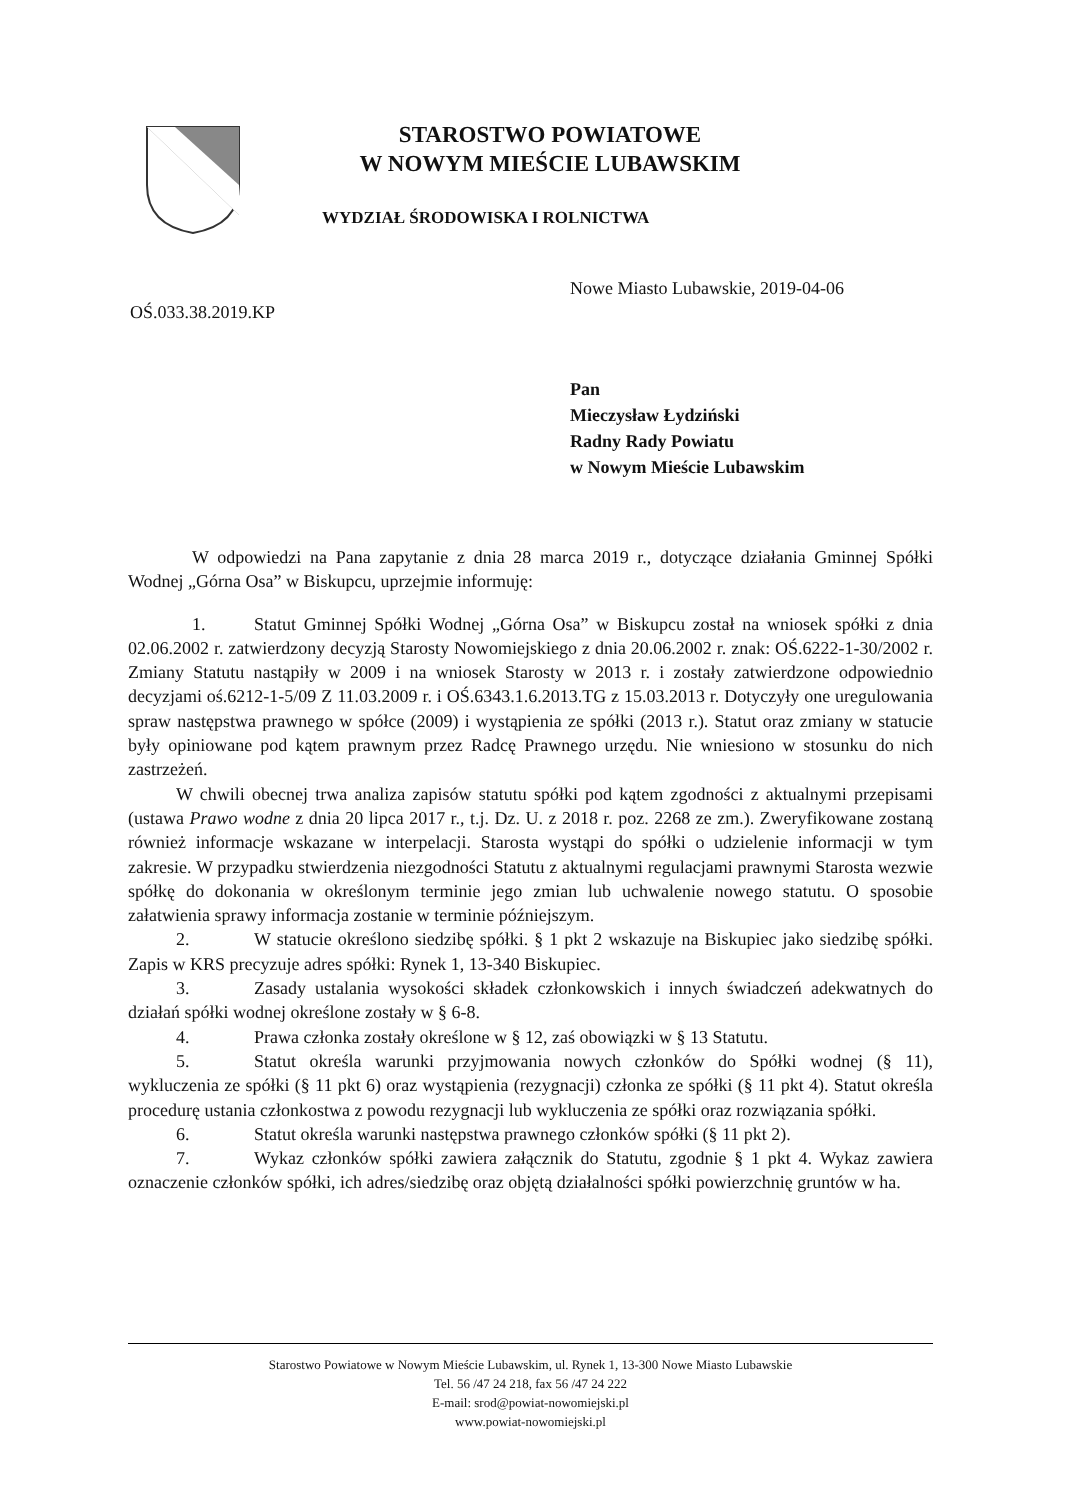STAROSTWO POWIATOWE
W NOWYM MIEŚCIE LUBAWSKIM
WYDZIAŁ ŚRODOWISKA I ROLNICTWA
Nowe Miasto Lubawskie, 2019-04-06
OŚ.033.38.2019.KP
Pan
Mieczysław Łydziński
Radny Rady Powiatu
w Nowym Mieście Lubawskim
W odpowiedzi na Pana zapytanie z dnia 28 marca 2019 r., dotyczące działania Gminnej Spółki Wodnej „Górna Osa” w Biskupcu, uprzejmie informuję:
1. Statut Gminnej Spółki Wodnej „Górna Osa” w Biskupcu został na wniosek spółki z dnia 02.06.2002 r. zatwierdzony decyzją Starosty Nowomiejskiego z dnia 20.06.2002 r. znak: OŚ.6222-1-30/2002 r. Zmiany Statutu nastąpiły w 2009 i na wniosek Starosty w 2013 r. i zostały zatwierdzone odpowiednio decyzjami oś.6212-1-5/09 Z 11.03.2009 r. i OŚ.6343.1.6.2013.TG z 15.03.2013 r. Dotyczyły one uregulowania spraw następstwa prawnego w spółce (2009) i wystąpienia ze spółki (2013 r.). Statut oraz zmiany w statucie były opiniowane pod kątem prawnym przez Radcę Prawnego urzędu. Nie wniesiono w stosunku do nich zastrzeżeń.
W chwili obecnej trwa analiza zapisów statutu spółki pod kątem zgodności z aktualnymi przepisami (ustawa Prawo wodne z dnia 20 lipca 2017 r., t.j. Dz. U. z 2018 r. poz. 2268 ze zm.). Zweryfikowane zostaną również informacje wskazane w interpelacji. Starosta wystąpi do spółki o udzielenie informacji w tym zakresie. W przypadku stwierdzenia niezgodności Statutu z aktualnymi regulacjami prawnymi Starosta wezwie spółkę do dokonania w określonym terminie jego zmian lub uchwalenie nowego statutu. O sposobie załatwienia sprawy informacja zostanie w terminie późniejszym.
2. W statucie określono siedzibę spółki. § 1 pkt 2 wskazuje na Biskupiec jako siedzibę spółki. Zapis w KRS precyzuje adres spółki: Rynek 1, 13-340 Biskupiec.
3. Zasady ustalania wysokości składek członkowskich i innych świadczeń adekwatnych do działań spółki wodnej określone zostały w § 6-8.
4. Prawa członka zostały określone w § 12, zaś obowiązki w § 13 Statutu.
5. Statut określa warunki przyjmowania nowych członków do Spółki wodnej (§ 11), wykluczenia ze spółki (§ 11 pkt 6) oraz wystąpienia (rezygnacji) członka ze spółki (§ 11 pkt 4). Statut określa procedurę ustania członkostwa z powodu rezygnacji lub wykluczenia ze spółki oraz rozwiązania spółki.
6. Statut określa warunki następstwa prawnego członków spółki (§ 11 pkt 2).
7. Wykaz członków spółki zawiera załącznik do Statutu, zgodnie § 1 pkt 4. Wykaz zawiera oznaczenie członków spółki, ich adres/siedzibę oraz objętą działalności spółki powierzchnię gruntów w ha.
Starostwo Powiatowe w Nowym Mieście Lubawskim, ul. Rynek 1, 13-300 Nowe Miasto Lubawskie
Tel. 56 /47 24 218, fax 56 /47 24 222
E-mail: srod@powiat-nowomiejski.pl
www.powiat-nowomiejski.pl